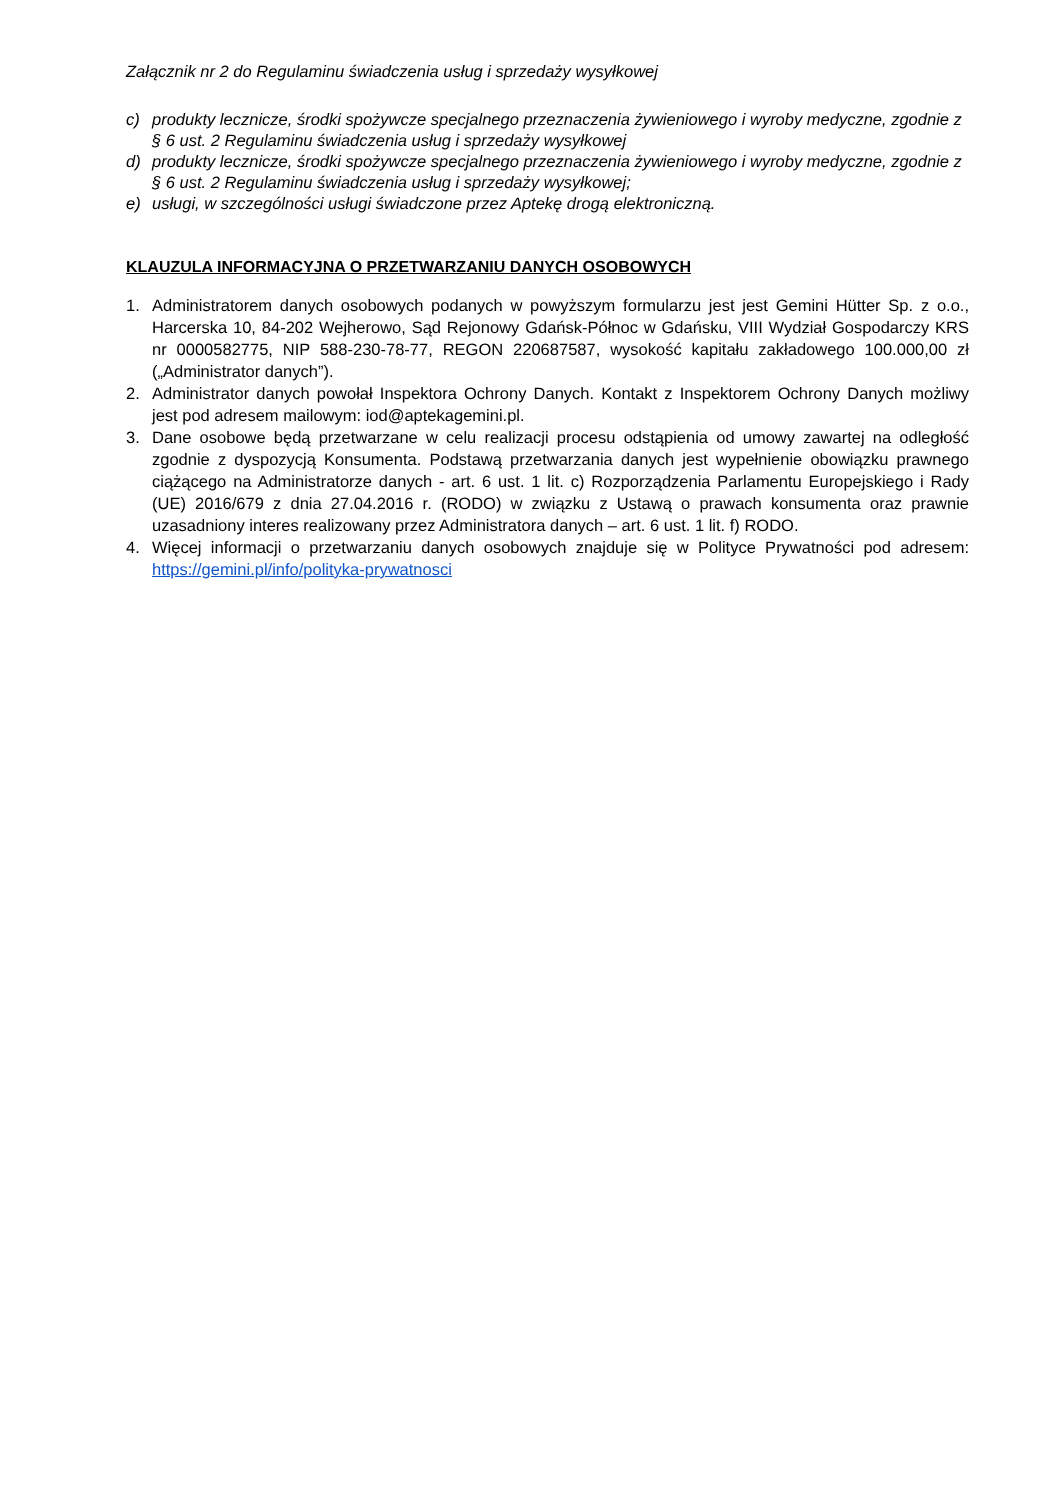Załącznik nr 2 do Regulaminu świadczenia usług i sprzedaży wysyłkowej
c) produkty lecznicze, środki spożywcze specjalnego przeznaczenia żywieniowego i wyroby medyczne, zgodnie z § 6 ust. 2 Regulaminu świadczenia usług i sprzedaży wysyłkowej
d) produkty lecznicze, środki spożywcze specjalnego przeznaczenia żywieniowego i wyroby medyczne, zgodnie z § 6 ust. 2 Regulaminu świadczenia usług i sprzedaży wysyłkowej;
e) usługi, w szczególności usługi świadczone przez Aptekę drogą elektroniczną.
KLAUZULA INFORMACYJNA O PRZETWARZANIU DANYCH OSOBOWYCH
1. Administratorem danych osobowych podanych w powyższym formularzu jest jest Gemini Hütter Sp. z o.o., Harcerska 10, 84-202 Wejherowo, Sąd Rejonowy Gdańsk-Północ w Gdańsku, VIII Wydział Gospodarczy KRS nr 0000582775, NIP 588-230-78-77, REGON 220687587, wysokość kapitału zakładowego 100.000,00 zł („Administrator danych”).
2. Administrator danych powołał Inspektora Ochrony Danych. Kontakt z Inspektorem Ochrony Danych możliwy jest pod adresem mailowym: iod@aptekagemini.pl.
3. Dane osobowe będą przetwarzane w celu realizacji procesu odstąpienia od umowy zawartej na odległość zgodnie z dyspozycją Konsumenta. Podstawą przetwarzania danych jest wypełnienie obowiązku prawnego ciążącego na Administratorze danych - art. 6 ust. 1 lit. c) Rozporządzenia Parlamentu Europejskiego i Rady (UE) 2016/679 z dnia 27.04.2016 r. (RODO) w związku z Ustawą o prawach konsumenta oraz prawnie uzasadniony interes realizowany przez Administratora danych – art. 6 ust. 1 lit. f) RODO.
4. Więcej informacji o przetwarzaniu danych osobowych znajduje się w Polityce Prywatności pod adresem: https://gemini.pl/info/polityka-prywatnosci